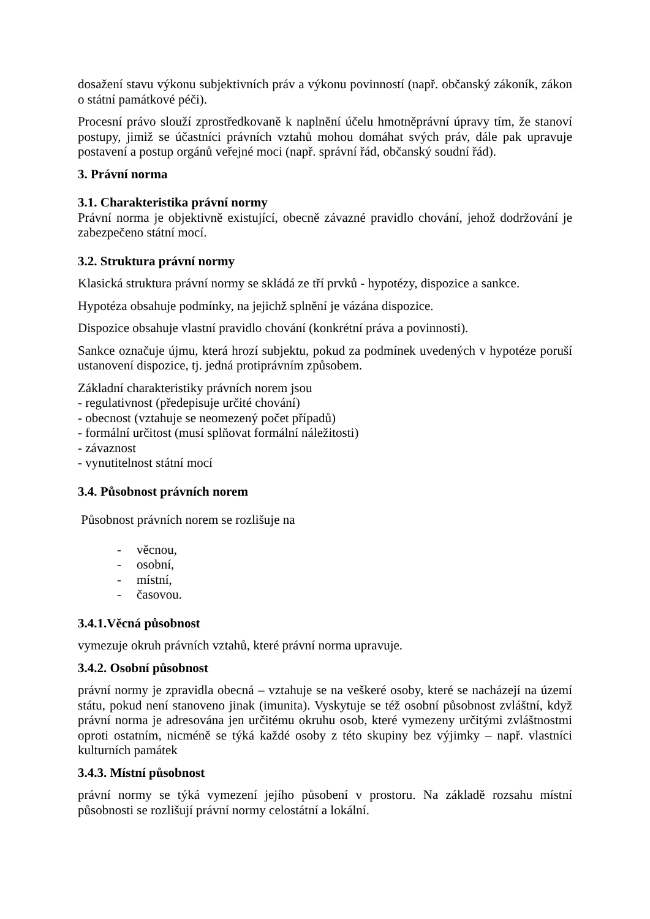dosažení stavu výkonu subjektivních práv a výkonu povinností (např. občanský zákoník, zákon o státní památkové péči).
Procesní právo slouží zprostředkovaně k naplnění účelu hmotněprávní úpravy tím, že stanoví postupy, jimiž se účastníci právních vztahů mohou domáhat svých práv, dále pak upravuje postavení a postup orgánů veřejné moci (např. správní řád, občanský soudní řád).
3. Právní norma
3.1. Charakteristika právní normy
Právní norma je objektivně existující, obecně závazné pravidlo chování, jehož dodržování je zabezpečeno státní mocí.
3.2. Struktura právní normy
Klasická struktura právní normy se skládá ze tří prvků - hypotézy, dispozice a sankce.
Hypotéza obsahuje podmínky, na jejichž splnění je vázána dispozice.
Dispozice obsahuje vlastní pravidlo chování (konkrétní práva a povinnosti).
Sankce označuje újmu, která hrozí subjektu, pokud za podmínek uvedených v hypotéze poruší ustanovení dispozice, tj. jedná protiprávním způsobem.
Základní charakteristiky právních norem jsou
- regulativnost (předepisuje určité chování)
- obecnost (vztahuje se neomezený počet případů)
- formální určitost (musí splňovat formální náležitosti)
- závaznost
- vynutitelnost státní mocí
3.4. Působnost právních norem
Působnost právních norem se rozlišuje na
- věcnou,
- osobní,
- místní,
- časovou.
3.4.1.Věcná působnost
vymezuje okruh právních vztahů, které právní norma upravuje.
3.4.2. Osobní působnost
právní normy je zpravidla obecná – vztahuje se na veškeré osoby, které se nacházejí na území státu, pokud není stanoveno jinak (imunita). Vyskytuje se též osobní působnost zvláštní, když právní norma je adresována jen určitému okruhu osob, které vymezeny určitými zvláštnostmi oproti ostatním, nicméně se týká každé osoby z této skupiny bez výjimky – např. vlastníci kulturních památek
3.4.3. Místní působnost
právní normy se týká vymezení jejího působení v prostoru. Na základě rozsahu místní působnosti se rozlišují právní normy celostátní a lokální.